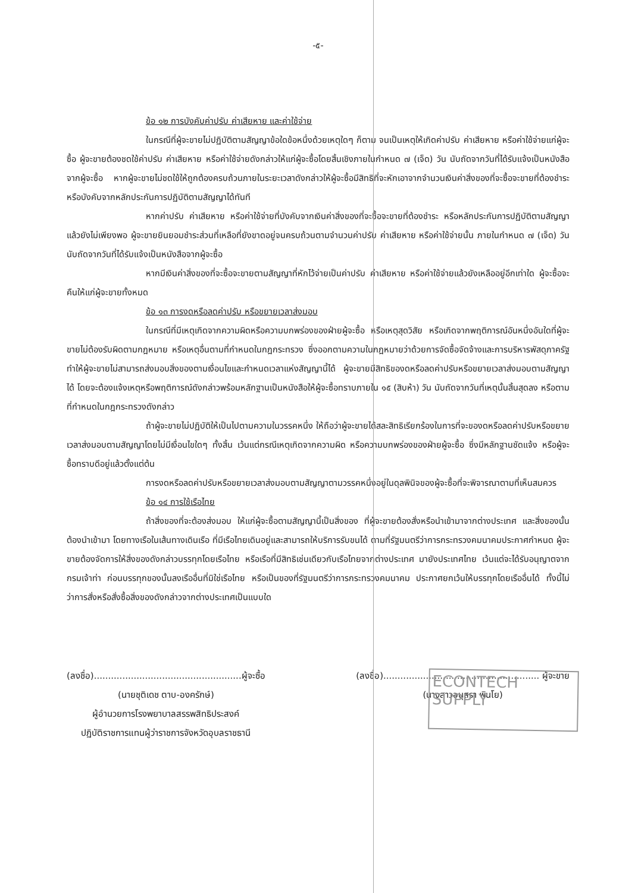-๕-
ข้อ ๑๒ การบังคับค่าปรับ ค่าเสียหาย และค่าใช้จ่าย
ในกรณีที่ผู้จะขายไม่ปฏิบัติตามสัญญาข้อใดข้อหนึ่งด้วยเหตุใดๆ ก็ตาม จนเป็นเหตุให้เกิดค่าปรับ ค่าเสียหาย หรือค่าใช้จ่ายแก่ผู้จะซื้อ ผู้จะขายต้องชดใช้ค่าปรับ ค่าเสียหาย หรือค่าใช้จ่ายดังกล่าวให้แก่ผู้จะซื้อโดยสิ้นเชิงภายในกำหนด ๗ (เจ็ด) วัน นับถัดจากวันที่ได้รับแจ้งเป็นหนังสือจากผู้จะซื้อ หากผู้จะขายไม่ชดใช้ให้ถูกต้องครบถ้วนภายในระยะเวลาดังกล่าวให้ผู้จะซื้อมีสิทธิที่จะหักเอาจากจำนวนเงินค่าสิ่งของที่จะซื้อจะขายที่ต้องชำระ หรือบังคับจากหลักประกันการปฏิบัติตามสัญญาได้ทันที
หากค่าปรับ ค่าเสียหาย หรือค่าใช้จ่ายที่บังคับจากเงินค่าสิ่งของที่จะซื้อจะขายที่ต้องชำระ หรือหลักประกันการปฏิบัติตามสัญญาแล้วยังไม่เพียงพอ ผู้จะขายยินยอมชำระส่วนที่เหลือที่ยังขาดอยู่จนครบถ้วนตามจำนวนค่าปรับ ค่าเสียหาย หรือค่าใช้จ่ายนั้น ภายในกำหนด ๗ (เจ็ด) วัน นับถัดจากวันที่ได้รับแจ้งเป็นหนังสือจากผู้จะซื้อ
หากมีเงินค่าสิ่งของที่จะซื้อจะขายตามสัญญาที่หักไว้จ่ายเป็นค่าปรับ ค่าเสียหาย หรือค่าใช้จ่ายแล้วยังเหลืออยู่อีกเท่าใด ผู้จะซื้อจะคืนให้แก่ผู้จะขายทั้งหมด
ข้อ ๑๓ การงดหรือลดค่าปรับ หรือขยายเวลาส่งมอบ
ในกรณีที่มีเหตุเกิดจากความผิดหรือความบกพร่องของฝ่ายผู้จะซื้อ หรือเหตุสุดวิสัย หรือเกิดจากพฤติการณ์อันหนึ่งอันใดที่ผู้จะขายไม่ต้องรับผิดตามกฎหมาย หรือเหตุอื่นตามที่กำหนดในกฎกระทรวง ซึ่งออกตามความในกฎหมายว่าด้วยการจัดซื้อจัดจ้างและการบริหารพัสดุภาครัฐ ทำให้ผู้จะขายไม่สามารถส่งมอบสิ่งของตามเงื่อนไขและกำหนดเวลาแห่งสัญญานี้ได้ ผู้จะขายมีสิทธิของดหรือลดค่าปรับหรือขยายเวลาส่งมอบตามสัญญาได้ โดยจะต้องแจ้งเหตุหรือพฤติการณ์ดังกล่าวพร้อมหลักฐานเป็นหนังสือให้ผู้จะซื้อทราบภายใน ๑๕ (สิบห้า) วัน นับถัดจากวันที่เหตุนั้นสิ้นสุดลง หรือตามที่กำหนดในกฎกระทรวงดังกล่าว
ถ้าผู้จะขายไม่ปฏิบัติให้เป็นไปตามความในวรรคหนึ่ง ให้ถือว่าผู้จะขายได้สละสิทธิเรียกร้องในการที่จะของดหรือลดค่าปรับหรือขยายเวลาส่งมอบตามสัญญาโดยไม่มีเงื่อนไขใดๆ ทั้งสิ้น เว้นแต่กรณีเหตุเกิดจากความผิด หรือความบกพร่องของฝ่ายผู้จะซื้อ ซึ่งมีหลักฐานชัดแจ้ง หรือผู้จะซื้อทราบดีอยู่แล้วตั้งแต่ต้น
การงดหรือลดค่าปรับหรือขยายเวลาส่งมอบตามสัญญาตามวรรคหนึ่งอยู่ในดุลพินิจของผู้จะซื้อที่จะพิจารณาตามที่เห็นสมควร
ข้อ ๑๔ การใช้เรือไทย
ถ้าสิ่งของที่จะต้องส่งมอบ ให้แก่ผู้จะซื้อตามสัญญานี้เป็นสิ่งของ ที่ผู้จะขายต้องสั่งหรือนำเข้ามาจากต่างประเทศ และสิ่งของนั้นต้องนำเข้ามา โดยทางเรือในเส้นทางเดินเรือ ที่มีเรือไทยเดินอยู่และสามารถให้บริการรับขนได้ ตามที่รัฐมนตรีว่าการกระทรวงคมนาคมประกาศกำหนด ผู้จะขายต้องจัดการให้สิ่งของดังกล่าวบรรทุกโดยเรือไทย หรือเรือที่มีสิทธิเช่นเดียวกับเรือไทยจากต่างประเทศ มายังประเทศไทย เว้นแต่จะได้รับอนุญาตจากกรมเจ้าท่า ก่อนบรรทุกของนั้นลงเรืออื่นที่มิใช่เรือไทย หรือเป็นของที่รัฐมนตรีว่าการกระทรวงคมนาคม ประกาศยกเว้นให้บรรทุกโดยเรืออื่นได้ ทั้งนี้ไม่ว่าการสั่งหรือสั่งซื้อสิ่งของดังกล่าวจากต่างประเทศเป็นแบบใด
ECONTECH
SUPPLY
(ลงชื่อ)....................................................ผู้จะซื้อ
(นายชุติเดช ตาบ-องครักษ์)
ผู้อำนวยการโรงพยาบาลสรรพสิทธิประสงค์
ปฏิบัติราชการแทนผู้ว่าราชการจังหวัดอุบลราชธานี
(ลงชื่อ)....................................................... ผู้จะขาย
(นางสาวอนุสรา พินโย)